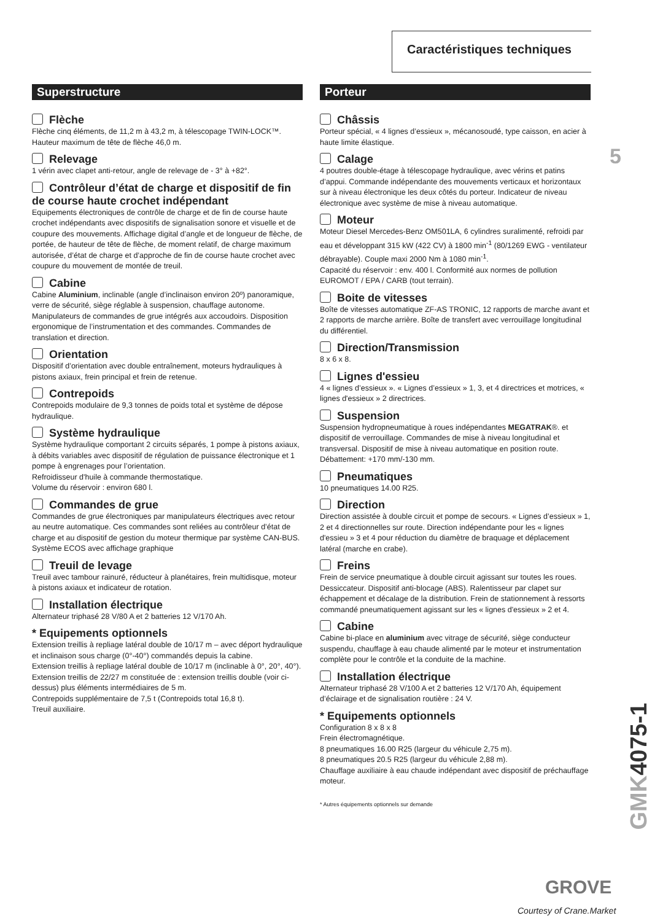Caractéristiques techniques
5
Superstructure
Flèche
Flèche cinq éléments, de 11,2 m à 43,2 m, à télescopage TWIN-LOCK™. Hauteur maximum de tête de flèche 46,0 m.
Relevage
1 vérin avec clapet anti-retour, angle de relevage de - 3° à +82°.
Contrôleur d’état de charge et dispositif de fin de course haute crochet indépendant
Equipements électroniques de contrôle de charge et de fin de course haute crochet indépendants avec dispositifs de signalisation sonore et visuelle et de coupure des mouvements. Affichage digital d’angle et de longueur de flèche, de portée, de hauteur de tête de flèche, de moment relatif, de charge maximum autorisée, d’état de charge et d’approche de fin de course haute crochet avec coupure du mouvement de montée de treuil.
Cabine
Cabine Aluminium, inclinable (angle d’inclinaison environ 20º) panoramique, verre de sécurité, siège réglable à suspension, chauffage autonome. Manipulateurs de commandes de grue intégrés aux accoudoirs. Disposition ergonomique de l’instrumentation et des commandes. Commandes de translation et direction.
Orientation
Dispositif d’orientation avec double entraînement, moteurs hydrauliques à pistons axiaux, frein principal et frein de retenue.
Contrepoids
Contrepoids modulaire de 9,3 tonnes de poids total et système de dépose hydraulique.
Système hydraulique
Système hydraulique comportant 2 circuits séparés, 1 pompe à pistons axiaux, à débits variables avec dispositif de régulation de puissance électronique et 1 pompe à engrenages pour l’orientation.
Refroidisseur d'huile à commande thermostatique.
Volume du réservoir : environ 680 l.
Commandes de grue
Commandes de grue électroniques par manipulateurs électriques avec retour au neutre automatique. Ces commandes sont reliées au contrôleur d’état de charge et au dispositif de gestion du moteur thermique par système CAN-BUS. Système ECOS avec affichage graphique
Treuil de levage
Treuil avec tambour rainuré, réducteur à planétaires, frein multidisque, moteur à pistons axiaux et indicateur de rotation.
Installation électrique
Alternateur triphasé 28 V/80 A et 2 batteries 12 V/170 Ah.
* Equipements optionnels
Extension treillis à repliage latéral double de 10/17 m – avec déport hydraulique et inclinaison sous charge (0°-40°) commandés depuis la cabine.
Extension treillis à repliage latéral double de 10/17 m (inclinable à 0°, 20°, 40°).
Extension treillis de 22/27 m constituée de : extension treillis double (voir ci-dessus) plus éléments intermédiaires de 5 m.
Contrepoids supplémentaire de 7,5 t (Contrepoids total 16,8 t).
Treuil auxiliaire.
Porteur
Châssis
Porteur spécial, « 4 lignes d’essieux », mécanosoudé, type caisson, en acier à haute limite élastique.
Calage
4 poutres double-étage à télescopage hydraulique, avec vérins et patins d’appui. Commande indépendante des mouvements verticaux et horizontaux sur à niveau électronique les deux côtés du porteur. Indicateur de niveau électronique avec système de mise à niveau automatique.
Moteur
Moteur Diesel Mercedes-Benz OM501LA, 6 cylindres suralimenté, refroidi par eau et développant 315 kW (422 CV) à 1800 min<sup>-1</sup> (80/1269 EWG - ventilateur débrayable). Couple maxi 2000 Nm à 1080 min<sup>-1</sup>.
Capacité du réservoir : env. 400 l. Conformité aux normes de pollution EUROMOT / EPA / CARB (tout terrain).
Boite de vitesses
Boîte de vitesses automatique ZF-AS TRONIC, 12 rapports de marche avant et 2 rapports de marche arrière. Boîte de transfert avec verrouillage longitudinal du différentiel.
Direction/Transmission
8 x 6 x 8.
Lignes d'essieu
4 « lignes d’essieux ». « Lignes d’essieux » 1, 3, et 4 directrices et motrices, « lignes d'essieux » 2 directrices.
Suspension
Suspension hydropneumatique à roues indépendantes MEGATRAK®. et dispositif de verrouillage. Commandes de mise à niveau longitudinal et transversal. Dispositif de mise à niveau automatique en position route. Débattement: +170 mm/-130 mm.
Pneumatiques
10 pneumatiques 14.00 R25.
Direction
Direction assistée à double circuit et pompe de secours. « Lignes d’essieux » 1, 2 et 4 directionnelles sur route. Direction indépendante pour les « lignes d'essieu » 3 et 4 pour réduction du diamètre de braquage et déplacement latéral (marche en crabe).
Freins
Frein de service pneumatique à double circuit agissant sur toutes les roues. Dessiccateur. Dispositif anti-blocage (ABS). Ralentisseur par clapet sur échappement et décalage de la distribution. Frein de stationnement à ressorts commandé pneumatiquement agissant sur les « lignes d'essieux » 2 et 4.
Cabine
Cabine bi-place en aluminium avec vitrage de sécurité, siège conducteur suspendu, chauffage à eau chaude alimenté par le moteur et instrumentation complète pour le contrôle et la conduite de la machine.
Installation électrique
Alternateur triphasé 28 V/100 A et 2 batteries 12 V/170 Ah, équipement d’éclairage et de signalisation routière : 24 V.
* Equipements optionnels
Configuration 8 x 8 x 8
Frein électromagnétique.
8 pneumatiques 16.00 R25 (largeur du véhicule 2,75 m).
8 pneumatiques 20.5 R25 (largeur du véhicule 2,88 m).
Chauffage auxiliaire à eau chaude indépendant avec dispositif de préchauffage moteur.
* Autres équipements optionnels sur demande
GMK4075-1
GROVE
Courtesy of Crane.Market